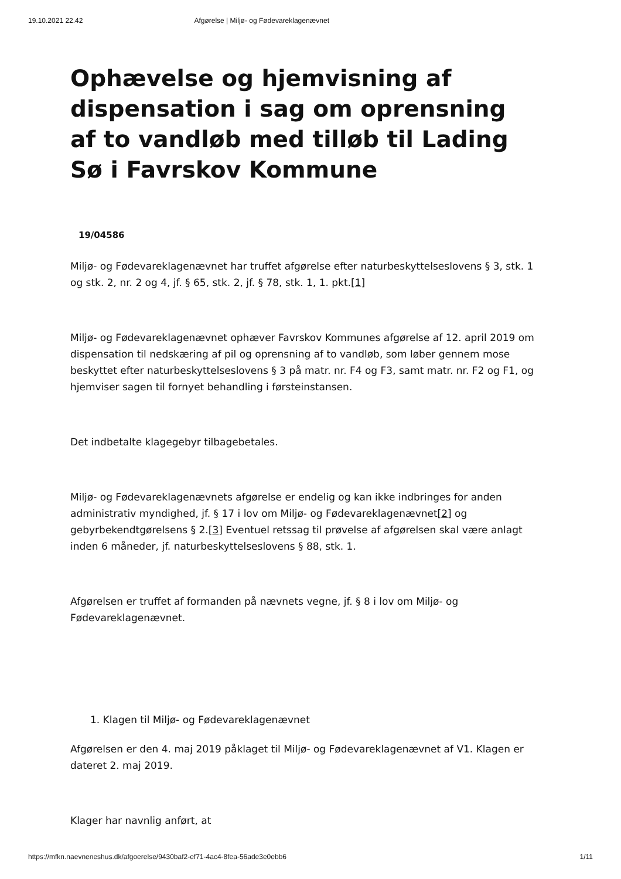19.10.2021 22.42 Afgørelse | Miljø- og Fødevareklagenævnet
Ophævelse og hjemvisning af dispensation i sag om oprensning af to vandløb med tilløb til Lading Sø i Favrskov Kommune
19/04586
Miljø- og Fødevareklagenævnet har truffet afgørelse efter naturbeskyttelseslovens § 3, stk. 1 og stk. 2, nr. 2 og 4, jf. § 65, stk. 2, jf. § 78, stk. 1, 1. pkt.[1]
Miljø- og Fødevareklagenævnet ophæver Favrskov Kommunes afgørelse af 12. april 2019 om dispensation til nedskæring af pil og oprensning af to vandløb, som løber gennem mose beskyttet efter naturbeskyttelseslovens § 3 på matr. nr. F4 og F3, samt matr. nr. F2 og F1, og hjemviser sagen til fornyet behandling i førsteinstansen.
Det indbetalte klagegebyr tilbagebetales.
Miljø- og Fødevareklagenævnets afgørelse er endelig og kan ikke indbringes for anden administrativ myndighed, jf. § 17 i lov om Miljø- og Fødevareklagenævnet[2] og gebyrbekendtgørelsens § 2.[3] Eventuel retssag til prøvelse af afgørelsen skal være anlagt inden 6 måneder, jf. naturbeskyttelseslovens § 88, stk. 1.
Afgørelsen er truffet af formanden på nævnets vegne, jf. § 8 i lov om Miljø- og Fødevareklagenævnet.
1. Klagen til Miljø- og Fødevareklagenævnet
Afgørelsen er den 4. maj 2019 påklaget til Miljø- og Fødevareklagenævnet af V1. Klagen er dateret 2. maj 2019.
Klager har navnlig anført, at
https://mfkn.naevneneshus.dk/afgoerelse/9430baf2-ef71-4ac4-8fea-56ade3e0ebb6 1/11